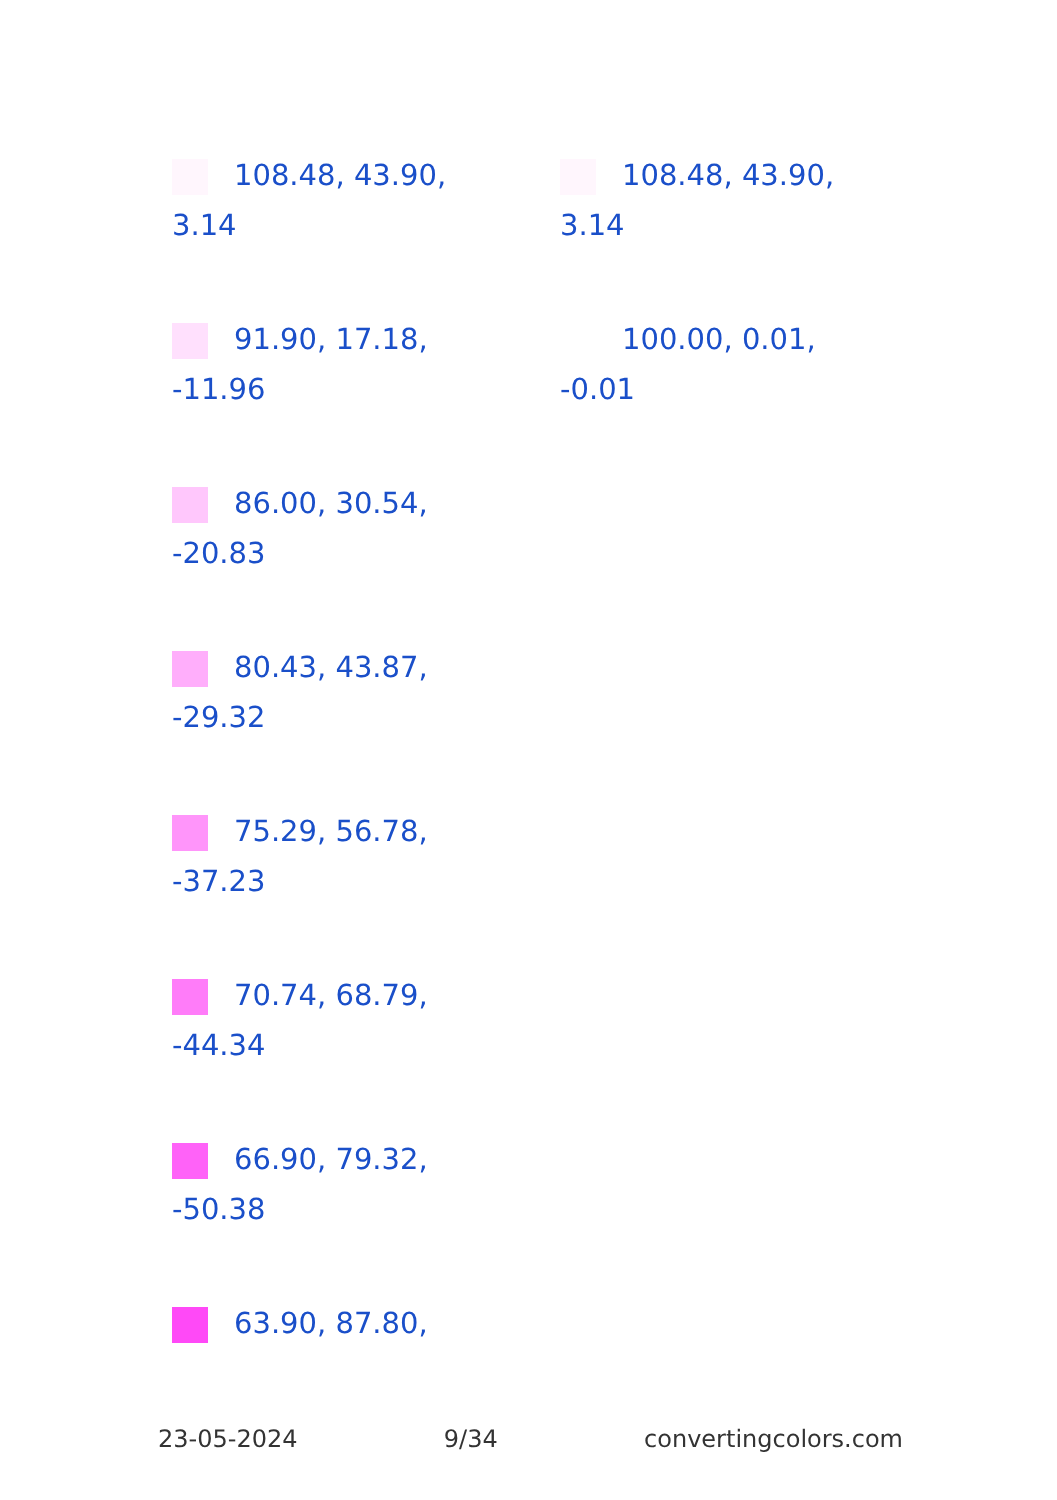108.48, 43.90, 3.14
91.90, 17.18, -11.96
86.00, 30.54, -20.83
80.43, 43.87, -29.32
75.29, 56.78, -37.23
70.74, 68.79, -44.34
66.90, 79.32, -50.38
63.90, 87.80,
108.48, 43.90, 3.14
100.00, 0.01, -0.01
23-05-2024 9/34 convertingcolors.com